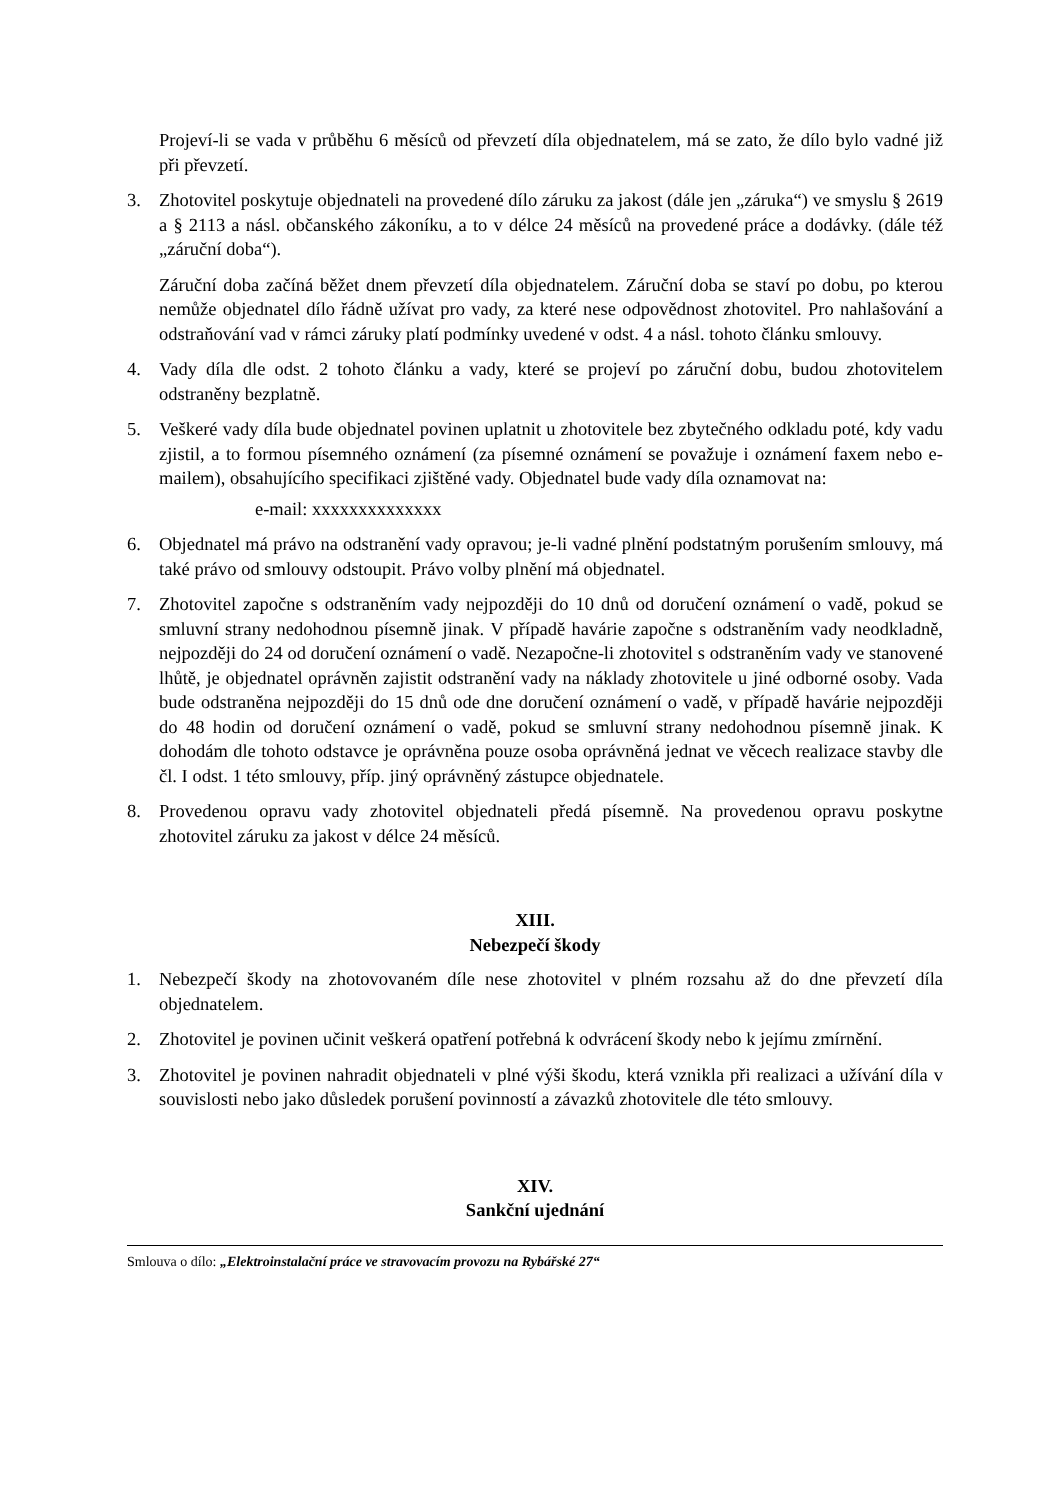Projeví-li se vada v průběhu 6 měsíců od převzetí díla objednatelem, má se zato, že dílo bylo vadné již při převzetí.
3. Zhotovitel poskytuje objednateli na provedené dílo záruku za jakost (dále jen „záruka“) ve smyslu § 2619 a § 2113 a násl. občanského zákoníku, a to v délce 24 měsíců na provedené práce a dodávky. (dále též „záruční doba“).
Záruční doba začíná běžet dnem převzetí díla objednatelem. Záruční doba se staví po dobu, po kterou nemůže objednatel dílo řádně užívat pro vady, za které nese odpovědnost zhotovitel. Pro nahlašování a odstraňování vad v rámci záruky platí podmínky uvedené v odst. 4 a násl. tohoto článku smlouvy.
4. Vady díla dle odst. 2 tohoto článku a vady, které se projeví po záruční dobu, budou zhotovitelem odstraněny bezplatně.
5. Veškeré vady díla bude objednatel povinen uplatnit u zhotovitele bez zbytečného odkladu poté, kdy vadu zjistil, a to formou písemného oznámení (za písemné oznámení se považuje i oznámení faxem nebo e-mailem), obsahujícího specifikaci zjištěné vady. Objednatel bude vady díla oznamovat na:
e-mail: xxxxxxxxxxxxxx
6. Objednatel má právo na odstranění vady opravou; je-li vadné plnění podstatným porušením smlouvy, má také právo od smlouvy odstoupit. Právo volby plnění má objednatel.
7. Zhotovitel započne s odstraněním vady nejpozději do 10 dnů od doručení oznámení o vadě, pokud se smluvní strany nedohodnou písemně jinak. V případě havárie započne s odstraněním vady neodkladně, nejpozději do 24 od doručení oznámení o vadě. Nezapočne-li zhotovitel s odstraněním vady ve stanovené lhůtě, je objednatel oprávněn zajistit odstranění vady na náklady zhotovitele u jiné odborné osoby. Vada bude odstraněna nejpozději do 15 dnů ode dne doručení oznámení o vadě, v případě havárie nejpozději do 48 hodin od doručení oznámení o vadě, pokud se smluvní strany nedohodnou písemně jinak. K dohodám dle tohoto odstavce je oprávněna pouze osoba oprávněná jednat ve věcech realizace stavby dle čl. I odst. 1 této smlouvy, příp. jiný oprávněný zástupce objednatele.
8. Provedenou opravu vady zhotovitel objednateli předá písemně. Na provedenou opravu poskytne zhotovitel záruku za jakost v délce 24 měsíců.
XIII.
Nebezpečí škody
1. Nebezpečí škody na zhotovovaném díle nese zhotovitel v plném rozsahu až do dne převzetí díla objednatelem.
2. Zhotovitel je povinen učinit veškerá opatření potřebná k odvrácení škody nebo k jejímu zmírnění.
3. Zhotovitel je povinen nahradit objednateli v plné výši škodu, která vznikla při realizaci a užívání díla v souvislosti nebo jako důsledek porušení povinností a závazků zhotovitele dle této smlouvy.
XIV.
Sankční ujednání
Smlouva o dílo: „Elektroinstalační práce ve stravovacím provozu na Rybářské 27“